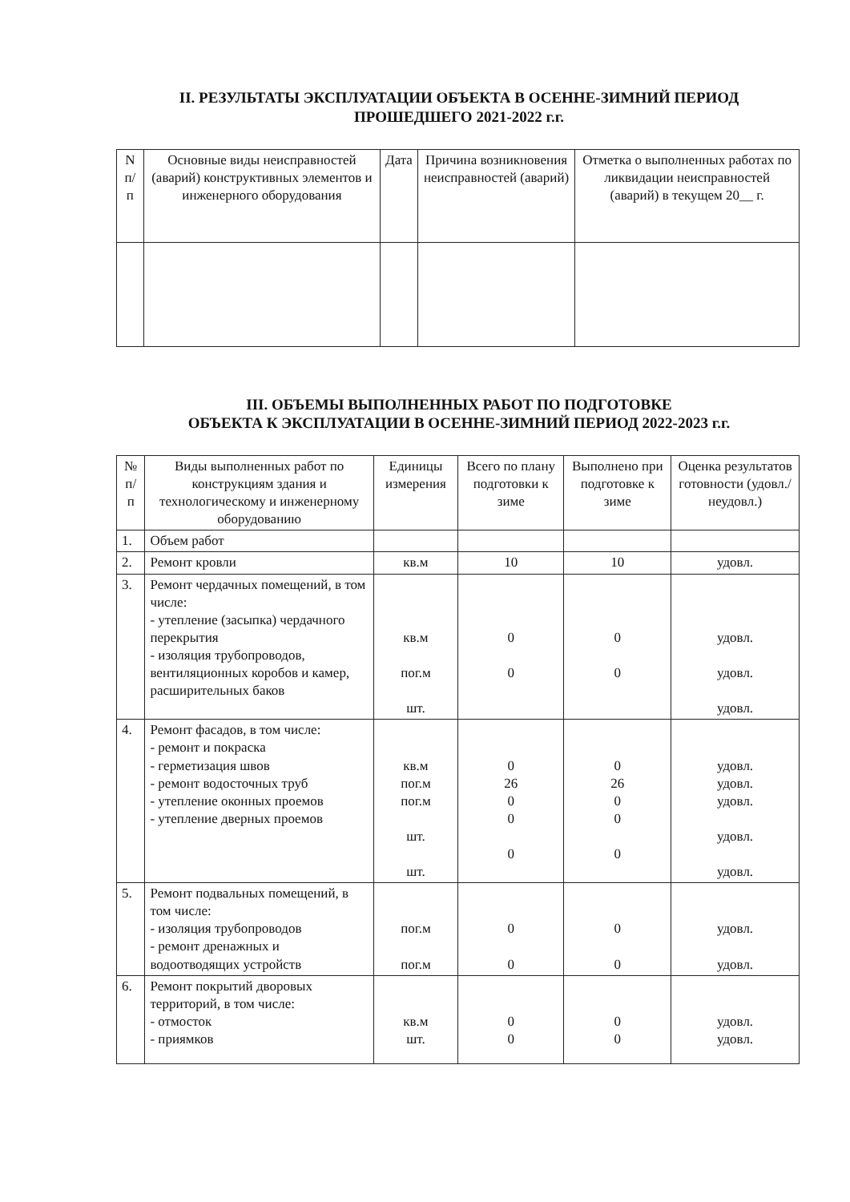II. РЕЗУЛЬТАТЫ ЭКСПЛУАТАЦИИ ОБЪЕКТА В ОСЕННЕ-ЗИМНИЙ ПЕРИОД
ПРОШЕДШЕГО 2021-2022 г.г.
| N п/п | Основные виды неисправностей (аварий) конструктивных элементов и инженерного оборудования | Дата | Причина возникновения неисправностей (аварий) | Отметка о выполненных работах по ликвидации неисправностей (аварий) в текущем 20__ г. |
| --- | --- | --- | --- | --- |
III. ОБЪЕМЫ ВЫПОЛНЕННЫХ РАБОТ ПО ПОДГОТОВКЕ
ОБЪЕКТА К ЭКСПЛУАТАЦИИ В ОСЕННЕ-ЗИМНИЙ ПЕРИОД 2022-2023 г.г.
| № п/п | Виды выполненных работ по конструкциям здания и технологическому и инженерному оборудованию | Единицы измерения | Всего по плану подготовки к зиме | Выполнено при подготовке к зиме | Оценка результатов готовности (удовл./ неудовл.) |
| --- | --- | --- | --- | --- | --- |
| 1. | Объем работ | | | | |
| 2. | Ремонт кровли | кв.м | 10 | 10 | удовл. |
| 3. | Ремонт чердачных помещений, в том числе: - утепление (засыпка) чердачного перекрытия - изоляция трубопроводов, вентиляционных коробов и камер, расширительных баков | кв.м пог.м шт. | 0 0 | 0 0 | удовл. удовл. удовл. |
| 4. | Ремонт фасадов, в том числе: - ремонт и покраска - герметизация швов - ремонт водосточных труб - утепление оконных проемов - утепление дверных проемов | кв.м пог.м пог.м шт. шт. | 0 26 0 0 0 | 0 26 0 0 0 | удовл. удовл. удовл. удовл. удовл. |
| 5. | Ремонт подвальных помещений, в том числе: - изоляция трубопроводов - ремонт дренажных и водоотводящих устройств | пог.м пог.м | 0 0 | 0 0 | удовл. удовл. |
| 6. | Ремонт покрытий дворовых территорий, в том числе: - отмосток - приямков | кв.м шт. | 0 0 | 0 0 | удовл. удовл. |